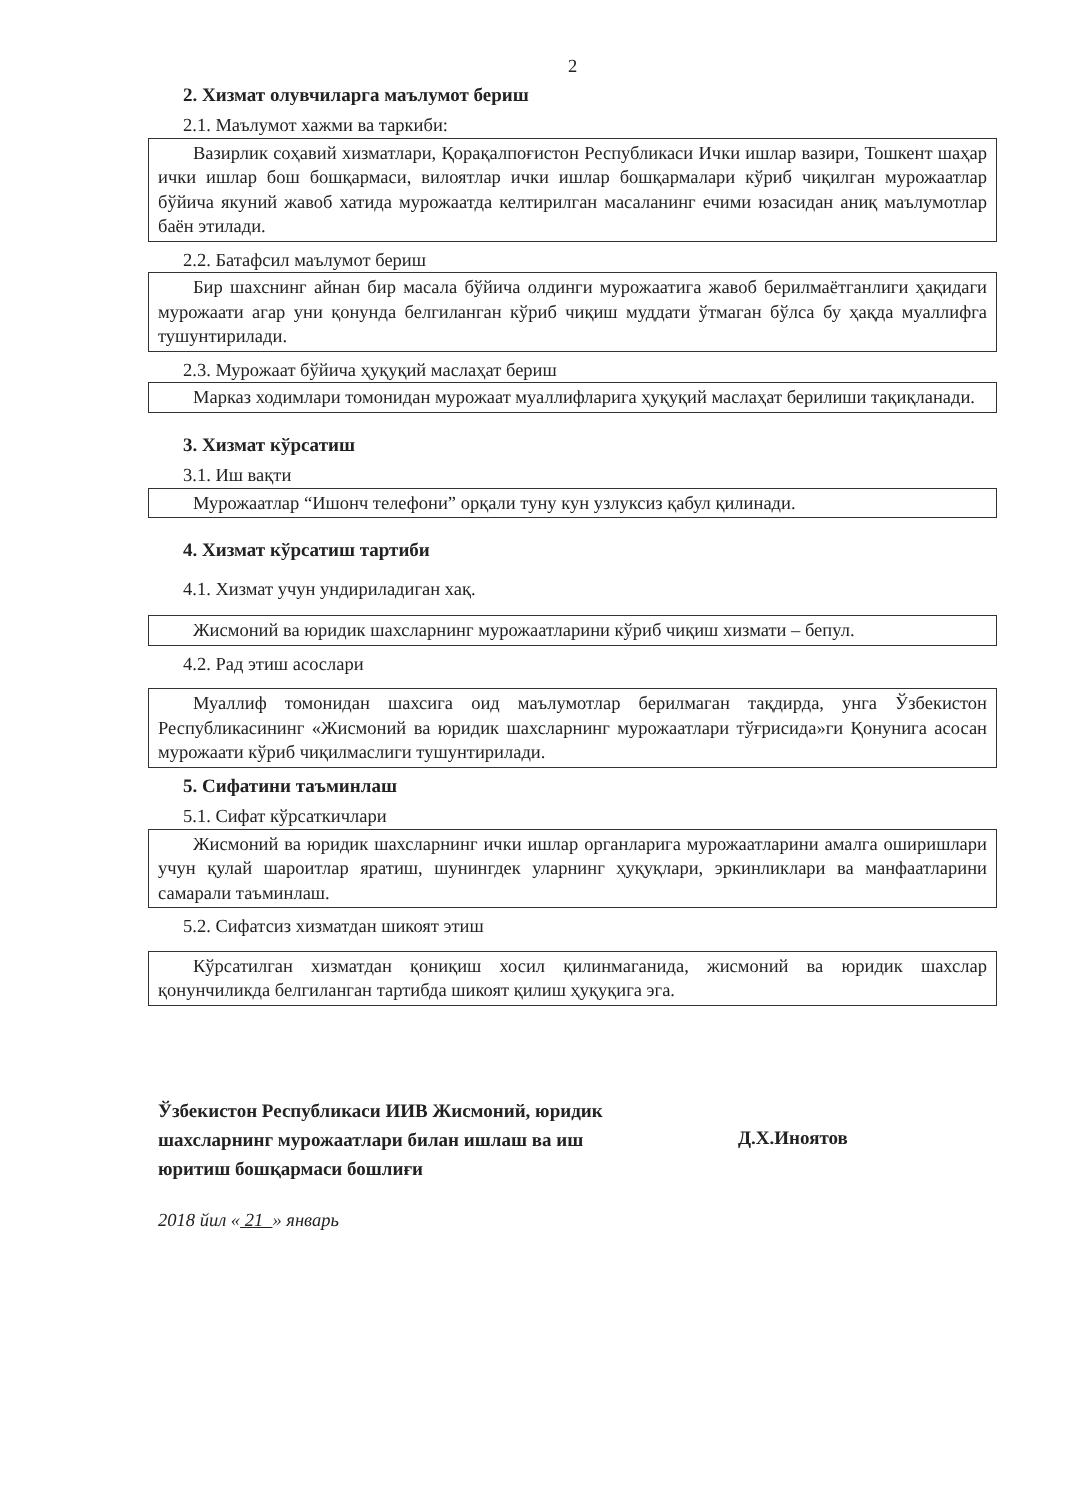2
2. Хизмат олувчиларга маълумот бериш
2.1. Маълумот хажми ва таркиби:
Вазирлик соҳавий хизматлари, Қорақалпоғистон Республикаси Ички ишлар вазири, Тошкент шаҳар ички ишлар бош бошқармаси, вилоятлар ички ишлар бошқармалари кўриб чиқилган мурожаатлар бўйича якуний жавоб хатида мурожаатда келтирилган масаланинг ечими юзасидан аниқ маълумотлар баён этилади.
2.2. Батафсил маълумот бериш
Бир шахснинг айнан бир масала бўйича олдинги мурожаатига жавоб берилмаётганлиги ҳақидаги мурожаати агар уни қонунда белгиланган кўриб чиқиш муддати ўтмаган бўлса бу ҳақда муаллифга тушунтирилади.
2.3. Мурожаат бўйича ҳуқуқий маслаҳат бериш
Марказ ходимлари томонидан мурожаат муаллифларига ҳуқуқий маслаҳат берилиши тақиқланади.
3. Хизмат кўрсатиш
3.1. Иш вақти
Мурожаатлар “Ишонч телефони” орқали туну кун узлуксиз қабул қилинади.
4. Хизмат кўрсатиш тартиби
4.1. Хизмат учун ундириладиган хақ.
Жисмоний ва юридик шахсларнинг мурожаатларини кўриб чиқиш хизмати – бепул.
4.2. Рад этиш асослари
Муаллиф томонидан шахсига оид маълумотлар берилмаган тақдирда, унга Ўзбекистон Республикасининг «Жисмоний ва юридик шахсларнинг мурожаатлари тўғрисида»ги Қонунига асосан мурожаати кўриб чиқилмаслиги тушунтирилади.
5. Сифатини таъминлаш
5.1. Сифат кўрсаткичлари
Жисмоний ва юридик шахсларнинг ички ишлар органларига мурожаатларини амалга оширишлари учун қулай шароитлар яратиш, шунингдек уларнинг ҳуқуқлари, эркинликлари ва манфаатларини самарали таъминлаш.
5.2. Сифатсиз хизматдан шикоят этиш
Кўрсатилган хизматдан қониқиш хосил қилинмаганида, жисмоний ва юридик шахслар қонунчиликда белгиланган тартибда шикоят қилиш ҳуқуқига эга.
Ўзбекистон Республикаси ИИВ Жисмоний, юридик шахсларнинг мурожаатлари билан ишлаш ва иш юритиш бошқармаси бошлиғи
Д.Х.Иноятов
2018 йил « 21 » январь